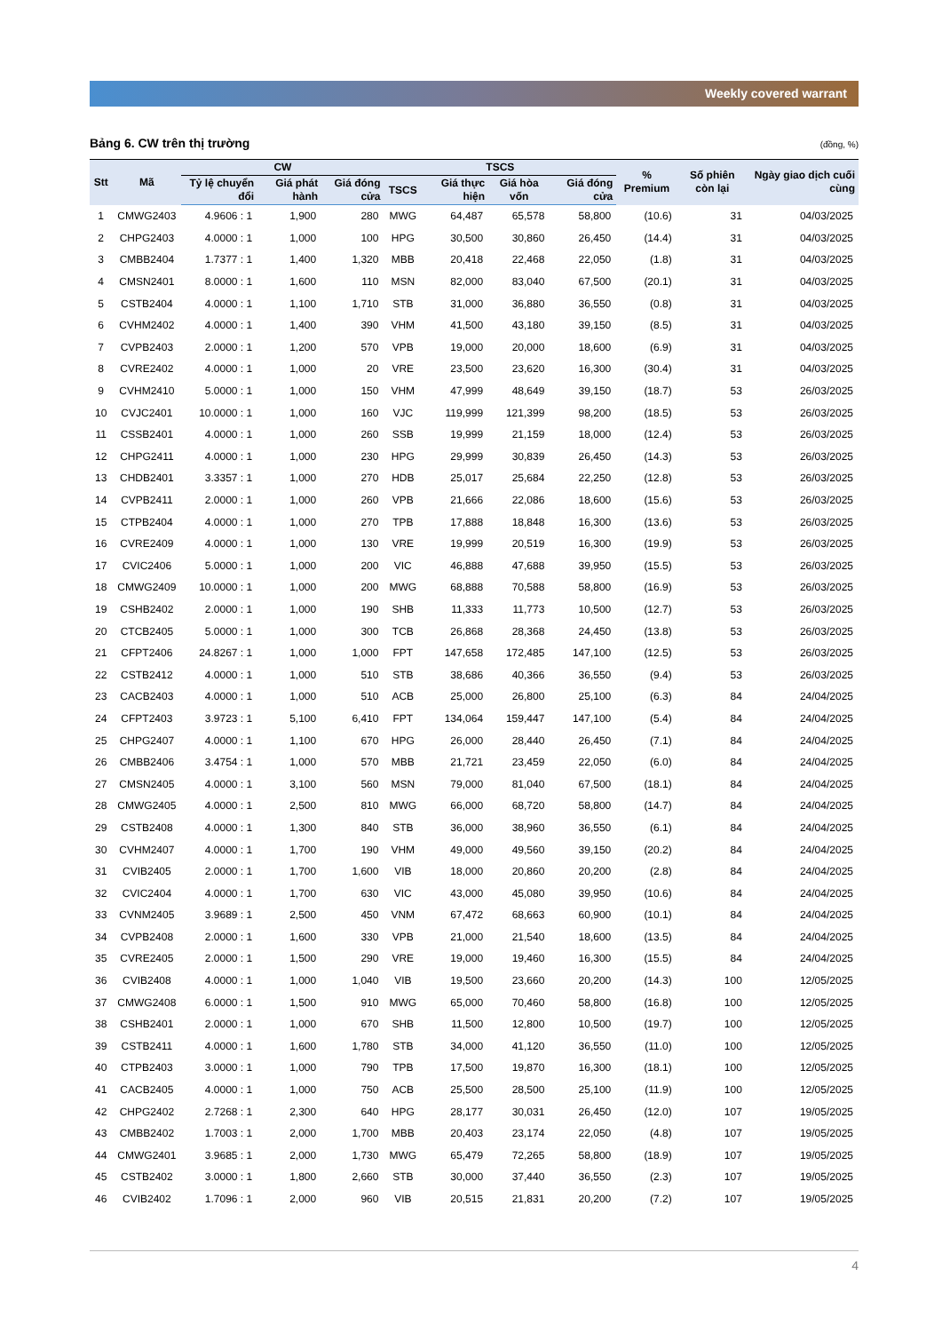Weekly covered warrant
Bảng 6. CW trên thị trường (đồng, %)
| Stt | Mã | CW | | | TSCS | | | | % Premium | Số phiên còn lại | Ngày giao dịch cuối cùng |
| --- | --- | --- | --- | --- | --- | --- | --- | --- | --- | --- | --- |
| | | Tỷ lệ chuyển đổi | Giá phát hành | Giá đóng cửa | TSCS | Giá thực hiện | Giá hòa vốn | Giá đóng cửa | | | |
| 1 | CMWG2403 | 4.9606 : 1 | 1,900 | 280 | MWG | 64,487 | 65,578 | 58,800 | (10.6) | 31 | 04/03/2025 |
| 2 | CHPG2403 | 4.0000 : 1 | 1,000 | 100 | HPG | 30,500 | 30,860 | 26,450 | (14.4) | 31 | 04/03/2025 |
| 3 | CMBB2404 | 1.7377 : 1 | 1,400 | 1,320 | MBB | 20,418 | 22,468 | 22,050 | (1.8) | 31 | 04/03/2025 |
| 4 | CMSN2401 | 8.0000 : 1 | 1,600 | 110 | MSN | 82,000 | 83,040 | 67,500 | (20.1) | 31 | 04/03/2025 |
| 5 | CSTB2404 | 4.0000 : 1 | 1,100 | 1,710 | STB | 31,000 | 36,880 | 36,550 | (0.8) | 31 | 04/03/2025 |
| 6 | CVHM2402 | 4.0000 : 1 | 1,400 | 390 | VHM | 41,500 | 43,180 | 39,150 | (8.5) | 31 | 04/03/2025 |
| 7 | CVPB2403 | 2.0000 : 1 | 1,200 | 570 | VPB | 19,000 | 20,000 | 18,600 | (6.9) | 31 | 04/03/2025 |
| 8 | CVRE2402 | 4.0000 : 1 | 1,000 | 20 | VRE | 23,500 | 23,620 | 16,300 | (30.4) | 31 | 04/03/2025 |
| 9 | CVHM2410 | 5.0000 : 1 | 1,000 | 150 | VHM | 47,999 | 48,649 | 39,150 | (18.7) | 53 | 26/03/2025 |
| 10 | CVJC2401 | 10.0000 : 1 | 1,000 | 160 | VJC | 119,999 | 121,399 | 98,200 | (18.5) | 53 | 26/03/2025 |
| 11 | CSSB2401 | 4.0000 : 1 | 1,000 | 260 | SSB | 19,999 | 21,159 | 18,000 | (12.4) | 53 | 26/03/2025 |
| 12 | CHPG2411 | 4.0000 : 1 | 1,000 | 230 | HPG | 29,999 | 30,839 | 26,450 | (14.3) | 53 | 26/03/2025 |
| 13 | CHDB2401 | 3.3357 : 1 | 1,000 | 270 | HDB | 25,017 | 25,684 | 22,250 | (12.8) | 53 | 26/03/2025 |
| 14 | CVPB2411 | 2.0000 : 1 | 1,000 | 260 | VPB | 21,666 | 22,086 | 18,600 | (15.6) | 53 | 26/03/2025 |
| 15 | CTPB2404 | 4.0000 : 1 | 1,000 | 270 | TPB | 17,888 | 18,848 | 16,300 | (13.6) | 53 | 26/03/2025 |
| 16 | CVRE2409 | 4.0000 : 1 | 1,000 | 130 | VRE | 19,999 | 20,519 | 16,300 | (19.9) | 53 | 26/03/2025 |
| 17 | CVIC2406 | 5.0000 : 1 | 1,000 | 200 | VIC | 46,888 | 47,688 | 39,950 | (15.5) | 53 | 26/03/2025 |
| 18 | CMWG2409 | 10.0000 : 1 | 1,000 | 200 | MWG | 68,888 | 70,588 | 58,800 | (16.9) | 53 | 26/03/2025 |
| 19 | CSHB2402 | 2.0000 : 1 | 1,000 | 190 | SHB | 11,333 | 11,773 | 10,500 | (12.7) | 53 | 26/03/2025 |
| 20 | CTCB2405 | 5.0000 : 1 | 1,000 | 300 | TCB | 26,868 | 28,368 | 24,450 | (13.8) | 53 | 26/03/2025 |
| 21 | CFPT2406 | 24.8267 : 1 | 1,000 | 1,000 | FPT | 147,658 | 172,485 | 147,100 | (12.5) | 53 | 26/03/2025 |
| 22 | CSTB2412 | 4.0000 : 1 | 1,000 | 510 | STB | 38,686 | 40,366 | 36,550 | (9.4) | 53 | 26/03/2025 |
| 23 | CACB2403 | 4.0000 : 1 | 1,000 | 510 | ACB | 25,000 | 26,800 | 25,100 | (6.3) | 84 | 24/04/2025 |
| 24 | CFPT2403 | 3.9723 : 1 | 5,100 | 6,410 | FPT | 134,064 | 159,447 | 147,100 | (5.4) | 84 | 24/04/2025 |
| 25 | CHPG2407 | 4.0000 : 1 | 1,100 | 670 | HPG | 26,000 | 28,440 | 26,450 | (7.1) | 84 | 24/04/2025 |
| 26 | CMBB2406 | 3.4754 : 1 | 1,000 | 570 | MBB | 21,721 | 23,459 | 22,050 | (6.0) | 84 | 24/04/2025 |
| 27 | CMSN2405 | 4.0000 : 1 | 3,100 | 560 | MSN | 79,000 | 81,040 | 67,500 | (18.1) | 84 | 24/04/2025 |
| 28 | CMWG2405 | 4.0000 : 1 | 2,500 | 810 | MWG | 66,000 | 68,720 | 58,800 | (14.7) | 84 | 24/04/2025 |
| 29 | CSTB2408 | 4.0000 : 1 | 1,300 | 840 | STB | 36,000 | 38,960 | 36,550 | (6.1) | 84 | 24/04/2025 |
| 30 | CVHM2407 | 4.0000 : 1 | 1,700 | 190 | VHM | 49,000 | 49,560 | 39,150 | (20.2) | 84 | 24/04/2025 |
| 31 | CVIB2405 | 2.0000 : 1 | 1,700 | 1,600 | VIB | 18,000 | 20,860 | 20,200 | (2.8) | 84 | 24/04/2025 |
| 32 | CVIC2404 | 4.0000 : 1 | 1,700 | 630 | VIC | 43,000 | 45,080 | 39,950 | (10.6) | 84 | 24/04/2025 |
| 33 | CVNM2405 | 3.9689 : 1 | 2,500 | 450 | VNM | 67,472 | 68,663 | 60,900 | (10.1) | 84 | 24/04/2025 |
| 34 | CVPB2408 | 2.0000 : 1 | 1,600 | 330 | VPB | 21,000 | 21,540 | 18,600 | (13.5) | 84 | 24/04/2025 |
| 35 | CVRE2405 | 2.0000 : 1 | 1,500 | 290 | VRE | 19,000 | 19,460 | 16,300 | (15.5) | 84 | 24/04/2025 |
| 36 | CVIB2408 | 4.0000 : 1 | 1,000 | 1,040 | VIB | 19,500 | 23,660 | 20,200 | (14.3) | 100 | 12/05/2025 |
| 37 | CMWG2408 | 6.0000 : 1 | 1,500 | 910 | MWG | 65,000 | 70,460 | 58,800 | (16.8) | 100 | 12/05/2025 |
| 38 | CSHB2401 | 2.0000 : 1 | 1,000 | 670 | SHB | 11,500 | 12,800 | 10,500 | (19.7) | 100 | 12/05/2025 |
| 39 | CSTB2411 | 4.0000 : 1 | 1,600 | 1,780 | STB | 34,000 | 41,120 | 36,550 | (11.0) | 100 | 12/05/2025 |
| 40 | CTPB2403 | 3.0000 : 1 | 1,000 | 790 | TPB | 17,500 | 19,870 | 16,300 | (18.1) | 100 | 12/05/2025 |
| 41 | CACB2405 | 4.0000 : 1 | 1,000 | 750 | ACB | 25,500 | 28,500 | 25,100 | (11.9) | 100 | 12/05/2025 |
| 42 | CHPG2402 | 2.7268 : 1 | 2,300 | 640 | HPG | 28,177 | 30,031 | 26,450 | (12.0) | 107 | 19/05/2025 |
| 43 | CMBB2402 | 1.7003 : 1 | 2,000 | 1,700 | MBB | 20,403 | 23,174 | 22,050 | (4.8) | 107 | 19/05/2025 |
| 44 | CMWG2401 | 3.9685 : 1 | 2,000 | 1,730 | MWG | 65,479 | 72,265 | 58,800 | (18.9) | 107 | 19/05/2025 |
| 45 | CSTB2402 | 3.0000 : 1 | 1,800 | 2,660 | STB | 30,000 | 37,440 | 36,550 | (2.3) | 107 | 19/05/2025 |
| 46 | CVIB2402 | 1.7096 : 1 | 2,000 | 960 | VIB | 20,515 | 21,831 | 20,200 | (7.2) | 107 | 19/05/2025 |
4